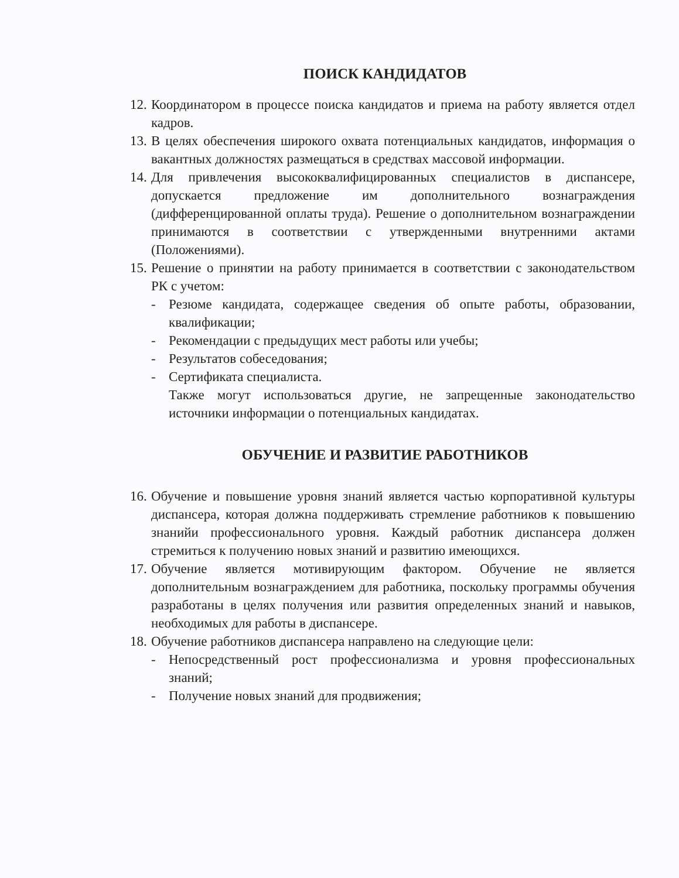ПОИСК КАНДИДАТОВ
12. Координатором в процессе поиска кандидатов и приема на работу является отдел кадров.
13. В целях обеспечения широкого охвата потенциальных кандидатов, информация о вакантных должностях размещаться в средствах массовой информации.
14. Для привлечения высококвалифицированных специалистов в диспансере, допускается предложение им дополнительного вознаграждения (дифференцированной оплаты труда). Решение о дополнительном вознаграждении принимаются в соответствии с утвержденными внутренними актами (Положениями).
15. Решение о принятии на работу принимается в соответствии с законодательством РК с учетом:
- Резюме кандидата, содержащее сведения об опыте работы, образовании, квалификации;
- Рекомендации с предыдущих мест работы или учебы;
- Результатов собеседования;
- Сертификата специалиста.
Также могут использоваться другие, не запрещенные законодательство источники информации о потенциальных кандидатах.
ОБУЧЕНИЕ И РАЗВИТИЕ РАБОТНИКОВ
16. Обучение и повышение уровня знаний является частью корпоративной культуры диспансера, которая должна поддерживать стремление работников к повышению знанийи профессионального уровня. Каждый работник диспансера должен стремиться к получению новых знаний и развитию имеющихся.
17. Обучение является мотивирующим фактором. Обучение не является дополнительным вознаграждением для работника, поскольку программы обучения разработаны в целях получения или развития определенных знаний и навыков, необходимых для работы в диспансере.
18. Обучение работников диспансера направлено на следующие цели:
- Непосредственный рост профессионализма и уровня профессиональных знаний;
- Получение новых знаний для продвижения;